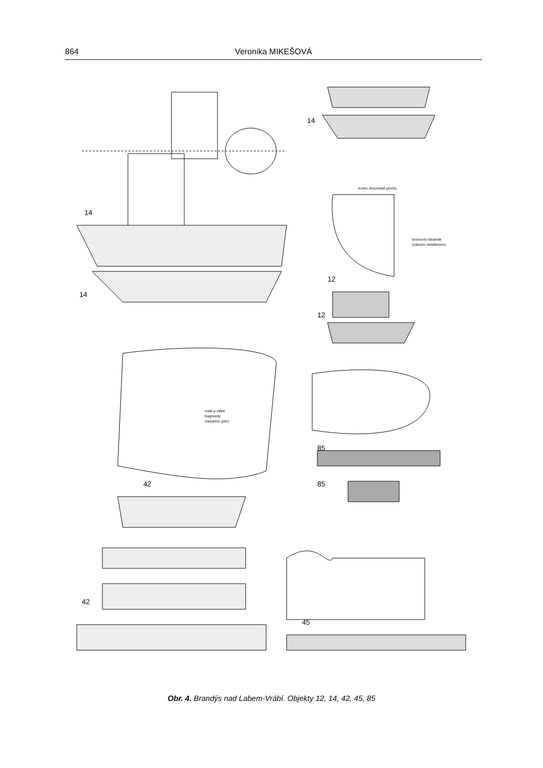864 Veronika MIKEŠOVÁ
14
14
14
12
12
42
42
85
85
45
konec zkoumané plochy
bronzový náramek
(nalezen detektorem)
malé a velké
fragmenty
mazanice (pec)
Obr. 4. Brandýs nad Labem-Vrábí. Objekty 12, 14, 42, 45, 85